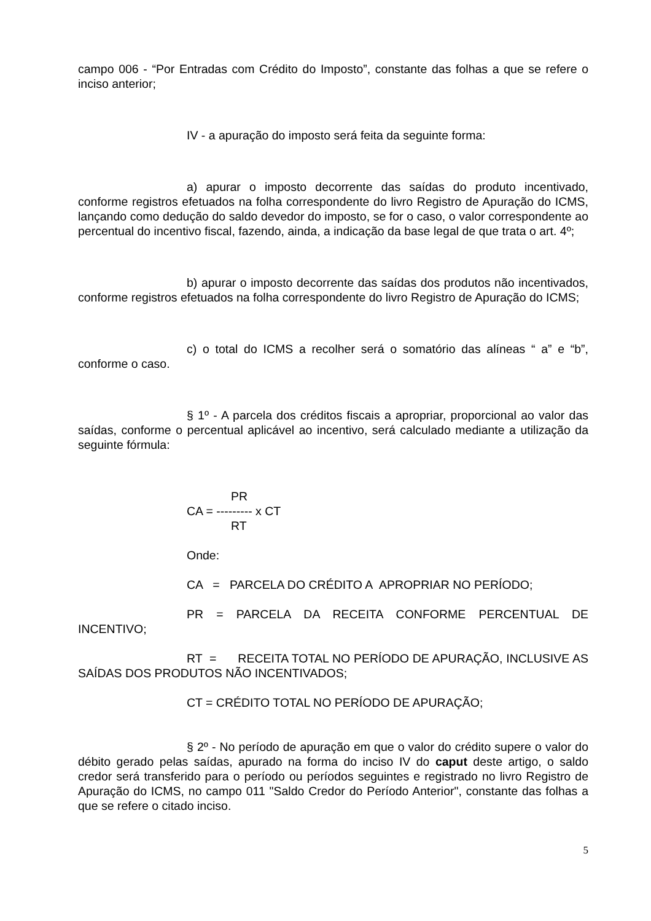campo 006 - “Por Entradas com Crédito do Imposto”, constante das folhas a que se refere o inciso anterior;
IV - a apuração do imposto será feita da seguinte forma:
a) apurar o imposto decorrente das saídas do produto incentivado, conforme registros efetuados na folha correspondente do livro Registro de Apuração do ICMS, lançando como dedução do saldo devedor do imposto, se for o caso, o valor correspondente ao percentual do incentivo fiscal, fazendo, ainda, a indicação da base legal de que trata o art. 4º;
b) apurar o imposto decorrente das saídas dos produtos não incentivados, conforme registros efetuados na folha correspondente do livro Registro de Apuração do ICMS;
c) o total do ICMS a recolher será o somatório das alíneas “ a” e “b”, conforme o caso.
§ 1º - A parcela dos créditos fiscais a apropriar, proporcional ao valor das saídas, conforme o percentual aplicável ao incentivo, será calculado mediante a utilização da seguinte fórmula:
PR
CA = --------- x CT
RT
Onde:
CA = PARCELA DO CRÉDITO A APROPRIAR NO PERÍODO;
PR = PARCELA DA RECEITA CONFORME PERCENTUAL DE INCENTIVO;
RT = RECEITA TOTAL NO PERÍODO DE APURAÇÃO, INCLUSIVE AS SAÍDAS DOS PRODUTOS NÃO INCENTIVADOS;
CT = CRÉDITO TOTAL NO PERÍODO DE APURAÇÃO;
§ 2º - No período de apuração em que o valor do crédito supere o valor do débito gerado pelas saídas, apurado na forma do inciso IV do caput deste artigo, o saldo credor será transferido para o período ou períodos seguintes e registrado no livro Registro de Apuração do ICMS, no campo 011 "Saldo Credor do Período Anterior", constante das folhas a que se refere o citado inciso.
5